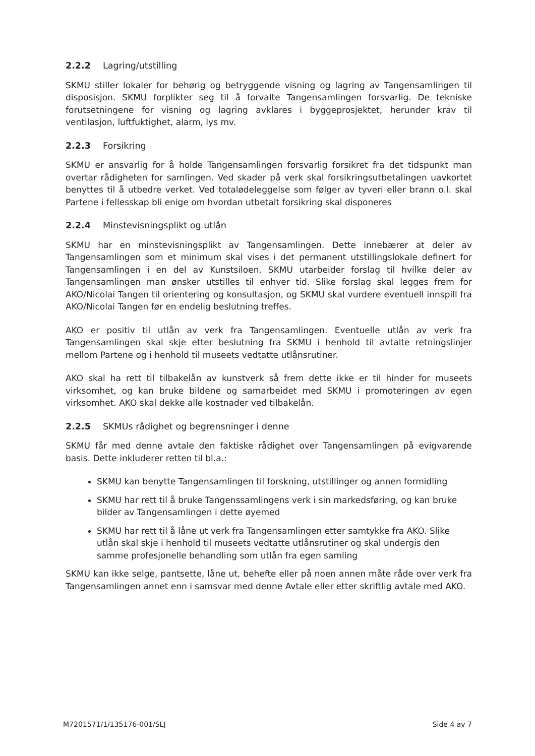2.2.2 Lagring/utstilling
SKMU stiller lokaler for behørig og betryggende visning og lagring av Tangensamlingen til disposisjon. SKMU forplikter seg til å forvalte Tangensamlingen forsvarlig. De tekniske forutsetningene for visning og lagring avklares i byggeprosjektet, herunder krav til ventilasjon, luftfuktighet, alarm, lys mv.
2.2.3 Forsikring
SKMU er ansvarlig for å holde Tangensamlingen forsvarlig forsikret fra det tidspunkt man overtar rådigheten for samlingen. Ved skader på verk skal forsikringsutbetalingen uavkortet benyttes til å utbedre verket. Ved totalødeleggelse som følger av tyveri eller brann o.l. skal Partene i fellesskap bli enige om hvordan utbetalt forsikring skal disponeres
2.2.4 Minstevisningsplikt og utlån
SKMU har en minstevisningsplikt av Tangensamlingen. Dette innebærer at deler av Tangensamlingen som et minimum skal vises i det permanent utstillingslokale definert for Tangensamlingen i en del av Kunstsiloen. SKMU utarbeider forslag til hvilke deler av Tangensamlingen man ønsker utstilles til enhver tid. Slike forslag skal legges frem for AKO/Nicolai Tangen til orientering og konsultasjon, og SKMU skal vurdere eventuell innspill fra AKO/Nicolai Tangen før en endelig beslutning treffes.
AKO er positiv til utlån av verk fra Tangensamlingen. Eventuelle utlån av verk fra Tangensamlingen skal skje etter beslutning fra SKMU i henhold til avtalte retningslinjer mellom Partene og i henhold til museets vedtatte utlånsrutiner.
AKO skal ha rett til tilbakelån av kunstverk så frem dette ikke er til hinder for museets virksomhet, og kan bruke bildene og samarbeidet med SKMU i promoteringen av egen virksomhet. AKO skal dekke alle kostnader ved tilbakelån.
2.2.5 SKMUs rådighet og begrensninger i denne
SKMU får med denne avtale den faktiske rådighet over Tangensamlingen på evigvarende basis. Dette inkluderer retten til bl.a.:
SKMU kan benytte Tangensamlingen til forskning, utstillinger og annen formidling
SKMU har rett til å bruke Tangenssamlingens verk i sin markedsføring, og kan bruke bilder av Tangensamlingen i dette øyemed
SKMU har rett til å låne ut verk fra Tangensamlingen etter samtykke fra AKO. Slike utlån skal skje i henhold til museets vedtatte utlånsrutiner og skal undergis den samme profesjonelle behandling som utlån fra egen samling
SKMU kan ikke selge, pantsette, låne ut, behefte eller på noen annen måte råde over verk fra Tangensamlingen annet enn i samsvar med denne Avtale eller etter skriftlig avtale med AKO.
M7201571/1/135176-001/SLJ Side 4 av 7